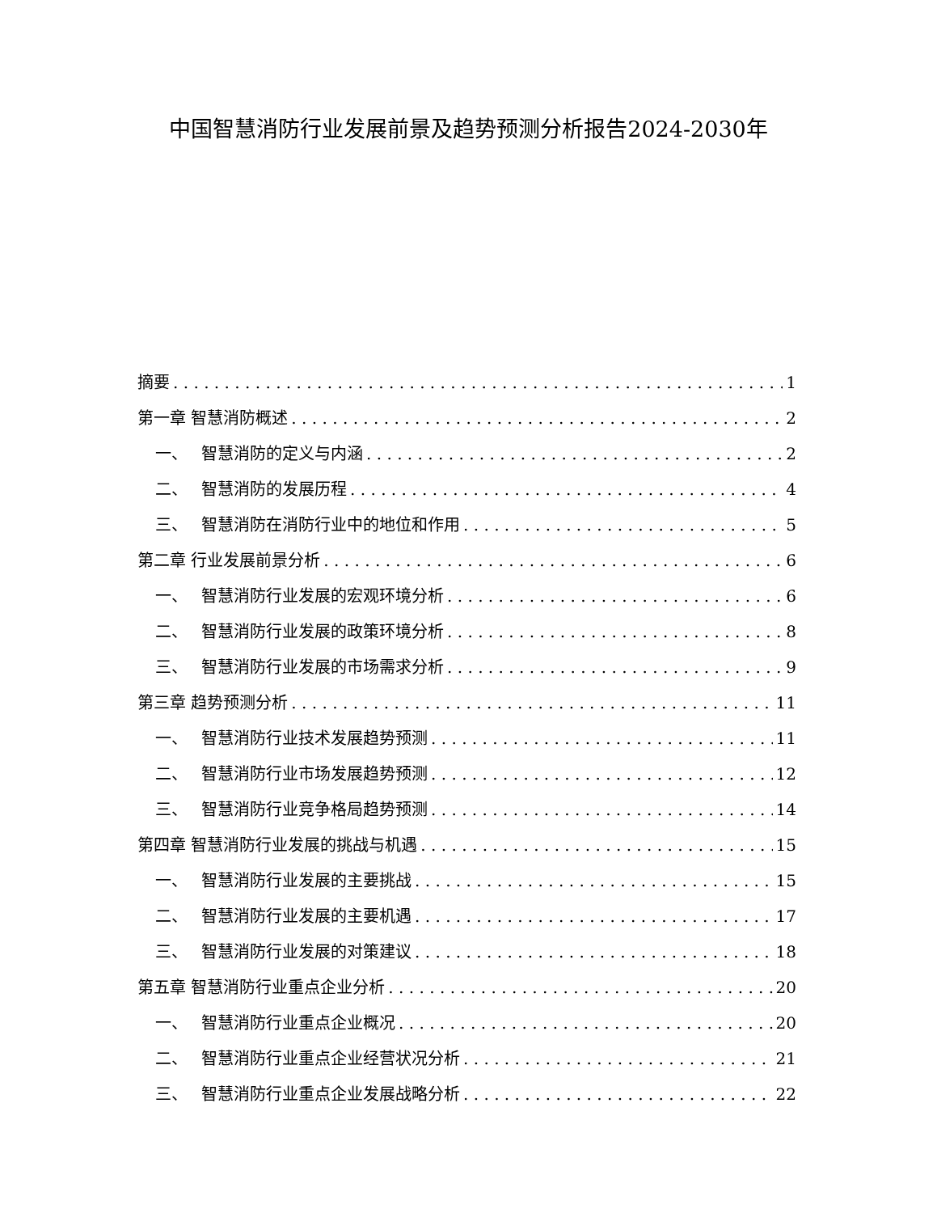中国智慧消防行业发展前景及趋势预测分析报告2024-2030年
摘要 1
第一章 智慧消防概述 2
一、 智慧消防的定义与内涵 2
二、 智慧消防的发展历程 4
三、 智慧消防在消防行业中的地位和作用 5
第二章 行业发展前景分析 6
一、 智慧消防行业发展的宏观环境分析 6
二、 智慧消防行业发展的政策环境分析 8
三、 智慧消防行业发展的市场需求分析 9
第三章 趋势预测分析 11
一、 智慧消防行业技术发展趋势预测 11
二、 智慧消防行业市场发展趋势预测 12
三、 智慧消防行业竞争格局趋势预测 14
第四章 智慧消防行业发展的挑战与机遇 15
一、 智慧消防行业发展的主要挑战 15
二、 智慧消防行业发展的主要机遇 17
三、 智慧消防行业发展的对策建议 18
第五章 智慧消防行业重点企业分析 20
一、 智慧消防行业重点企业概况 20
二、 智慧消防行业重点企业经营状况分析 21
三、 智慧消防行业重点企业发展战略分析 22